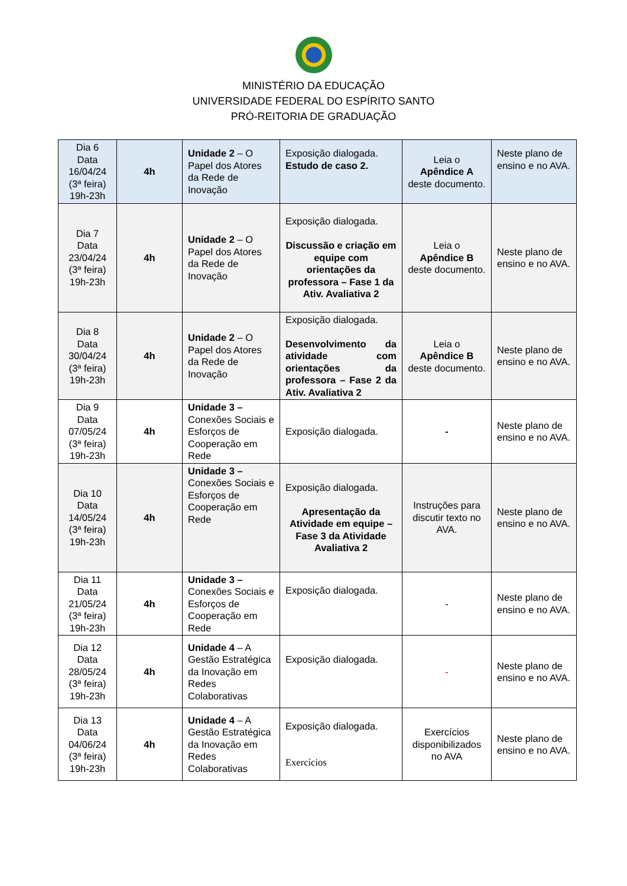MINISTÉRIO DA EDUCAÇÃO
UNIVERSIDADE FEDERAL DO ESPÍRITO SANTO
PRÓ-REITORIA DE GRADUAÇÃO
| Dia 6 Data 16/04/24 (3ª feira) 19h-23h | 4h | Unidade 2 – O Papel dos Atores da Rede de Inovação | Exposição dialogada. Estudo de caso 2. | Leia o Apêndice A deste documento. | Neste plano de ensino e no AVA. |
| Dia 7 Data 23/04/24 (3ª feira) 19h-23h | 4h | Unidade 2 – O Papel dos Atores da Rede de Inovação | Exposição dialogada. Discussão e criação em equipe com orientações da professora – Fase 1 da Ativ. Avaliativa 2 | Leia o Apêndice B deste documento. | Neste plano de ensino e no AVA. |
| Dia 8 Data 30/04/24 (3ª feira) 19h-23h | 4h | Unidade 2 – O Papel dos Atores da Rede de Inovação | Exposição dialogada. Desenvolvimento da atividade com orientações da professora – Fase 2 da Ativ. Avaliativa 2 | Leia o Apêndice B deste documento. | Neste plano de ensino e no AVA. |
| Dia 9 Data 07/05/24 (3ª feira) 19h-23h | 4h | Unidade 3 – Conexões Sociais e Esforços de Cooperação em Rede | Exposição dialogada. | - | Neste plano de ensino e no AVA. |
| Dia 10 Data 14/05/24 (3ª feira) 19h-23h | 4h | Unidade 3 – Conexões Sociais e Esforços de Cooperação em Rede | Exposição dialogada. Apresentação da Atividade em equipe – Fase 3 da Atividade Avaliativa 2 | Instruções para discutir texto no AVA. | Neste plano de ensino e no AVA. |
| Dia 11 Data 21/05/24 (3ª feira) 19h-23h | 4h | Unidade 3 – Conexões Sociais e Esforços de Cooperação em Rede | Exposição dialogada. | - | Neste plano de ensino e no AVA. |
| Dia 12 Data 28/05/24 (3ª feira) 19h-23h | 4h | Unidade 4 – A Gestão Estratégica da Inovação em Redes Colaborativas | Exposição dialogada. | - | Neste plano de ensino e no AVA. |
| Dia 13 Data 04/06/24 (3ª feira) 19h-23h | 4h | Unidade 4 – A Gestão Estratégica da Inovação em Redes Colaborativas | Exposição dialogada. Exercícios | Exercícios disponibilizados no AVA | Neste plano de ensino e no AVA. |